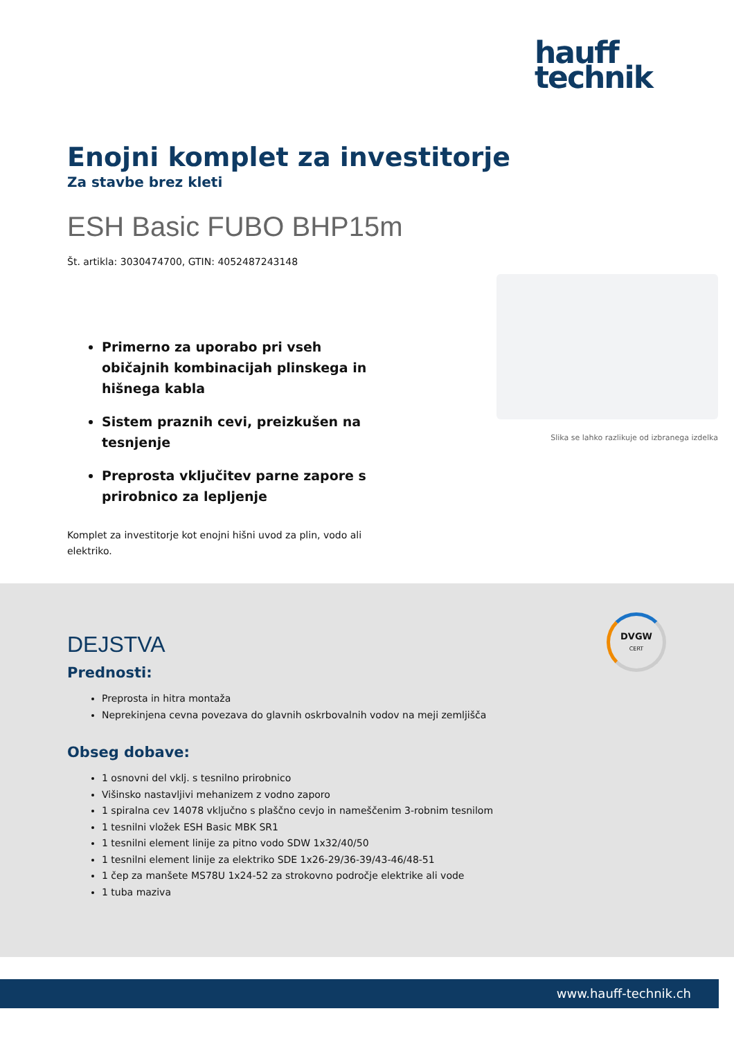hauff
technik
Enojni komplet za investitorje
Za stavbe brez kleti
ESH Basic FUBO BHP15m
Št. artikla: 3030474700, GTIN: 4052487243148
Primerno za uporabo pri vseh običajnih kombinacijah plinskega in hišnega kabla
Sistem praznih cevi, preizkušen na tesnjenje
Preprosta vključitev parne zapore s prirobnico za lepljenje
Komplet za investitorje kot enojni hišni uvod za plin, vodo ali elektriko.
Slika se lahko razlikuje od izbranega izdelka
DVGW
CERT
DEJSTVA
Prednosti:
Preprosta in hitra montaža
Neprekinjena cevna povezava do glavnih oskrbovalnih vodov na meji zemljišča
Obseg dobave:
1 osnovni del vklj. s tesnilno prirobnico
Višinsko nastavljivi mehanizem z vodno zaporo
1 spiralna cev 14078 vključno s plaščno cevjo in nameščenim 3-robnim tesnilom
1 tesnilni vložek ESH Basic MBK SR1
1 tesnilni element linije za pitno vodo SDW 1x32/40/50
1 tesnilni element linije za elektriko SDE 1x26-29/36-39/43-46/48-51
1 čep za manšete MS78U 1x24-52 za strokovno področje elektrike ali vode
1 tuba maziva
www.hauff-technik.ch